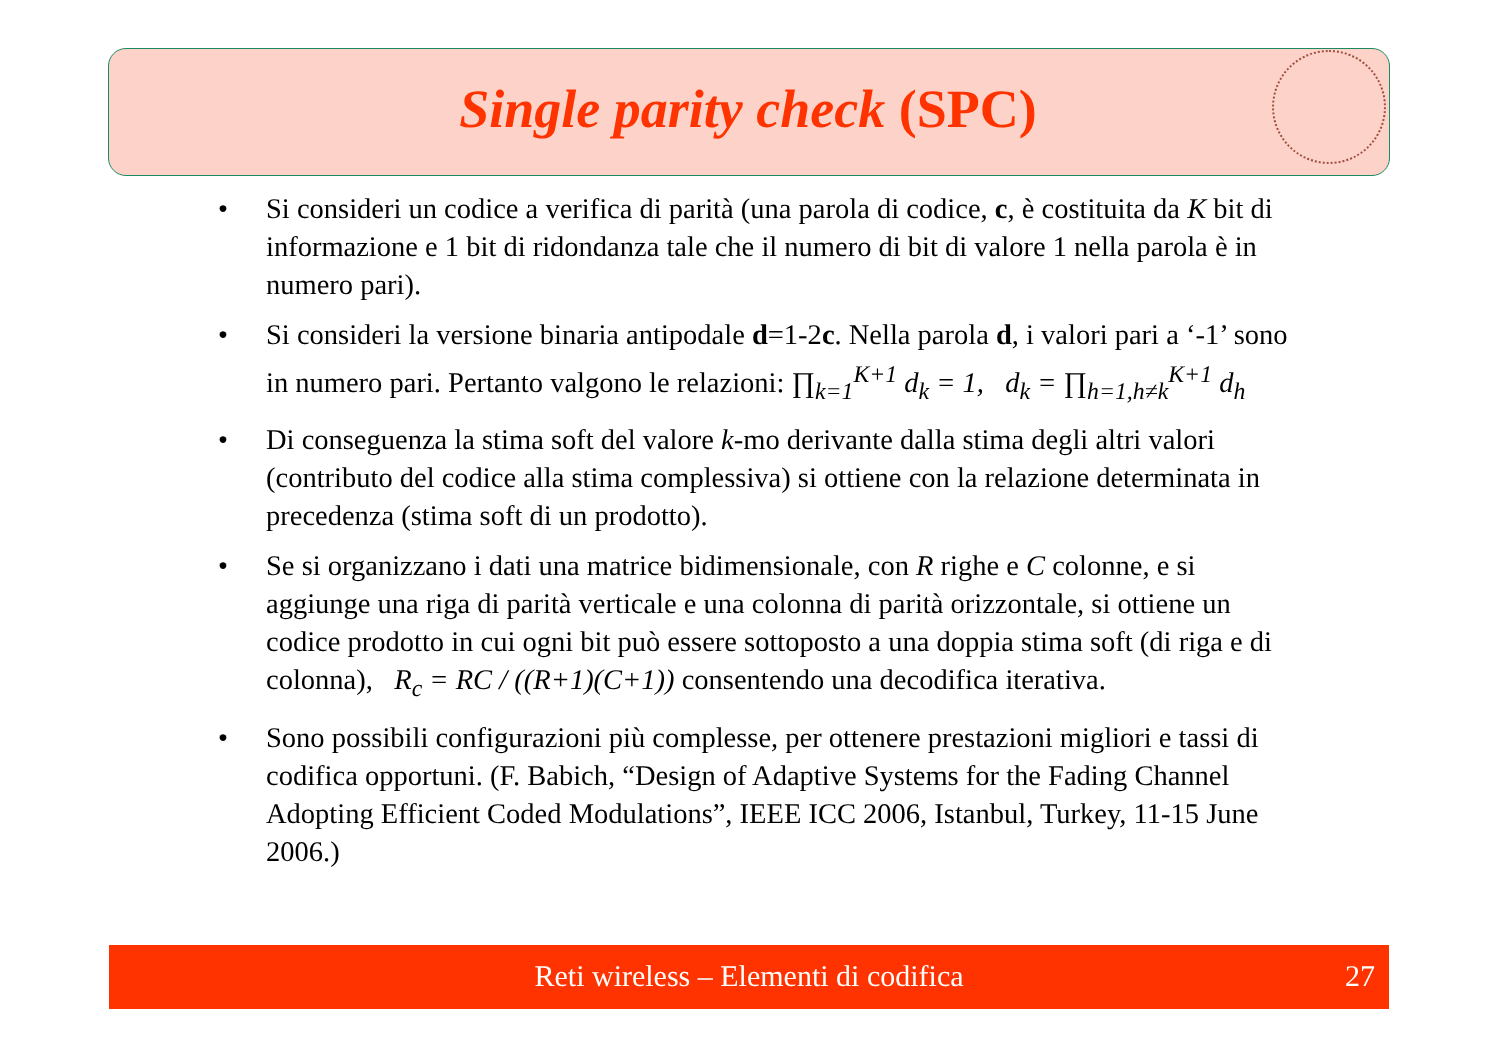Single parity check (SPC)
• Si consideri un codice a verifica di parità (una parola di codice, c, è costituita da K bit di informazione e 1 bit di ridondanza tale che il numero di bit di valore 1 nella parola è in numero pari).
• Si consideri la versione binaria antipodale d=1-2c. Nella parola d, i valori pari a ‘-1’ sono in numero pari. Pertanto valgono le relazioni: ∏<sub>k=1</sub><sup>K+1</sup> d<sub>k</sub> = 1, d<sub>k</sub> = ∏<sub>h=1,h≠k</sub><sup>K+1</sup> d<sub>h</sub>
• Di conseguenza la stima soft del valore k-mo derivante dalla stima degli altri valori (contributo del codice alla stima complessiva) si ottiene con la relazione determinata in precedenza (stima soft di un prodotto).
• Se si organizzano i dati una matrice bidimensionale, con R righe e C colonne, e si aggiunge una riga di parità verticale e una colonna di parità orizzontale, si ottiene un codice prodotto in cui ogni bit può essere sottoposto a una doppia stima soft (di riga e di colonna), R<sub>c</sub> = RC / ((R+1)(C+1)) consentendo una decodifica iterativa.
• Sono possibili configurazioni più complesse, per ottenere prestazioni migliori e tassi di codifica opportuni. (F. Babich, “Design of Adaptive Systems for the Fading Channel Adopting Efficient Coded Modulations”, IEEE ICC 2006, Istanbul, Turkey, 11-15 June 2006.)
Reti wireless – Elementi di codifica 27